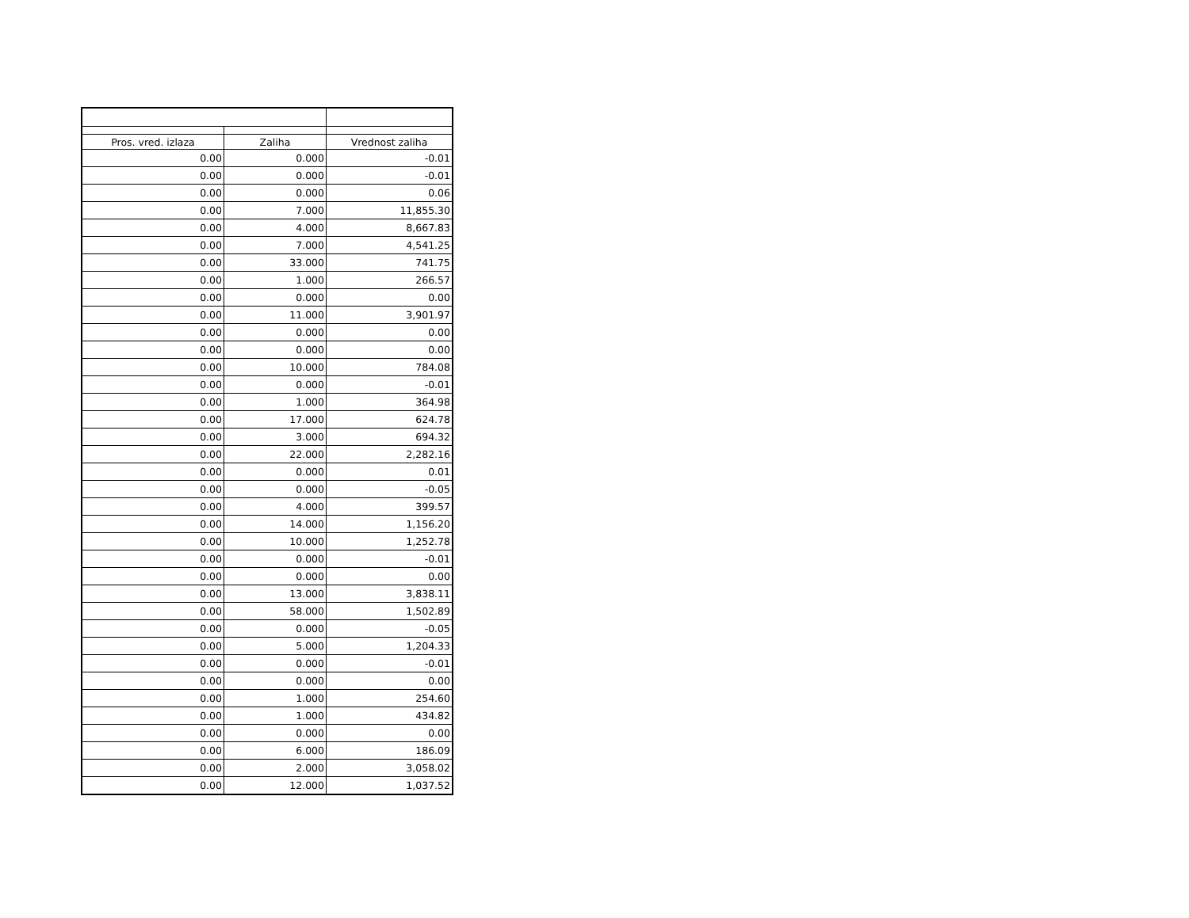| Pros. vred. izlaza | Zaliha | Vrednost zaliha | |
| --- | --- | --- | --- |
| 0.00 | 0.000 | -0.01 | |
| 0.00 | 0.000 | -0.01 | |
| 0.00 | 0.000 | 0.06 | |
| 0.00 | 7.000 | 11,855.30 | |
| 0.00 | 4.000 | 8,667.83 | |
| 0.00 | 7.000 | 4,541.25 | |
| 0.00 | 33.000 | 741.75 | |
| 0.00 | 1.000 | 266.57 | |
| 0.00 | 0.000 | 0.00 | |
| 0.00 | 11.000 | 3,901.97 | |
| 0.00 | 0.000 | 0.00 | |
| 0.00 | 0.000 | 0.00 | |
| 0.00 | 10.000 | 784.08 | |
| 0.00 | 0.000 | -0.01 | |
| 0.00 | 1.000 | 364.98 | |
| 0.00 | 17.000 | 624.78 | |
| 0.00 | 3.000 | 694.32 | |
| 0.00 | 22.000 | 2,282.16 | |
| 0.00 | 0.000 | 0.01 | |
| 0.00 | 0.000 | -0.05 | |
| 0.00 | 4.000 | 399.57 | |
| 0.00 | 14.000 | 1,156.20 | |
| 0.00 | 10.000 | 1,252.78 | |
| 0.00 | 0.000 | -0.01 | |
| 0.00 | 0.000 | 0.00 | |
| 0.00 | 13.000 | 3,838.11 | |
| 0.00 | 58.000 | 1,502.89 | |
| 0.00 | 0.000 | -0.05 | |
| 0.00 | 5.000 | 1,204.33 | |
| 0.00 | 0.000 | -0.01 | |
| 0.00 | 0.000 | 0.00 | |
| 0.00 | 1.000 | 254.60 | |
| 0.00 | 1.000 | 434.82 | |
| 0.00 | 0.000 | 0.00 | |
| 0.00 | 6.000 | 186.09 | |
| 0.00 | 2.000 | 3,058.02 | |
| 0.00 | 12.000 | 1,037.52 | |